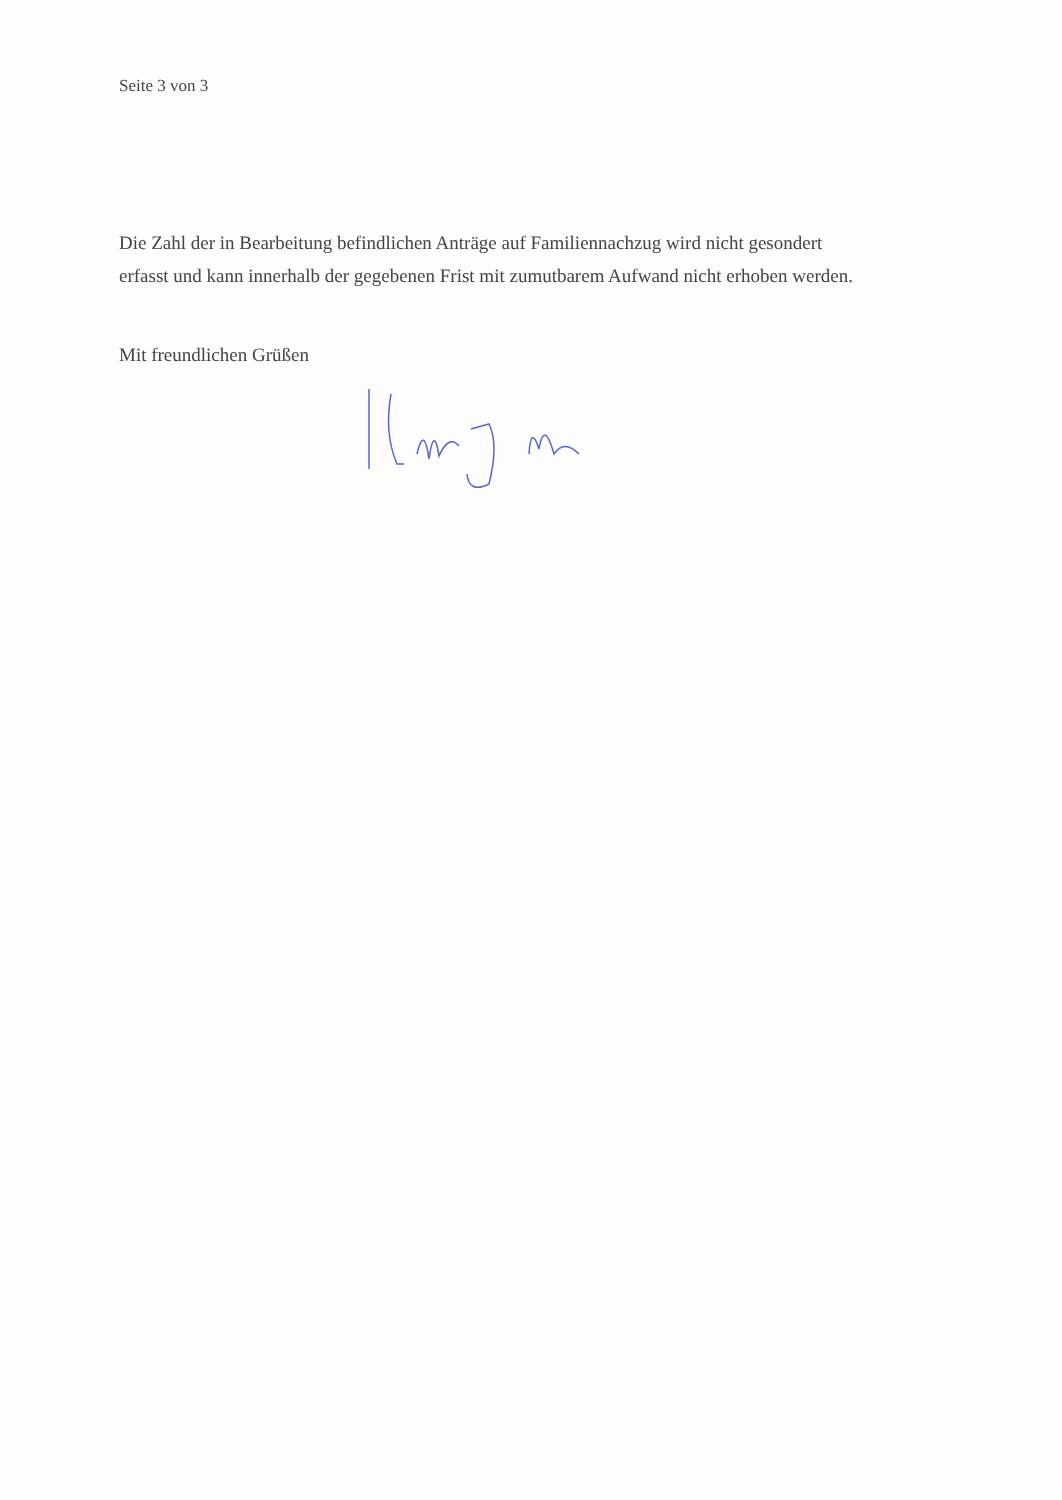Seite 3 von 3
Die Zahl der in Bearbeitung befindlichen Anträge auf Familiennachzug wird nicht gesondert erfasst und kann innerhalb der gegebenen Frist mit zumutbarem Aufwand nicht erhoben werden.
Mit freundlichen Grüßen